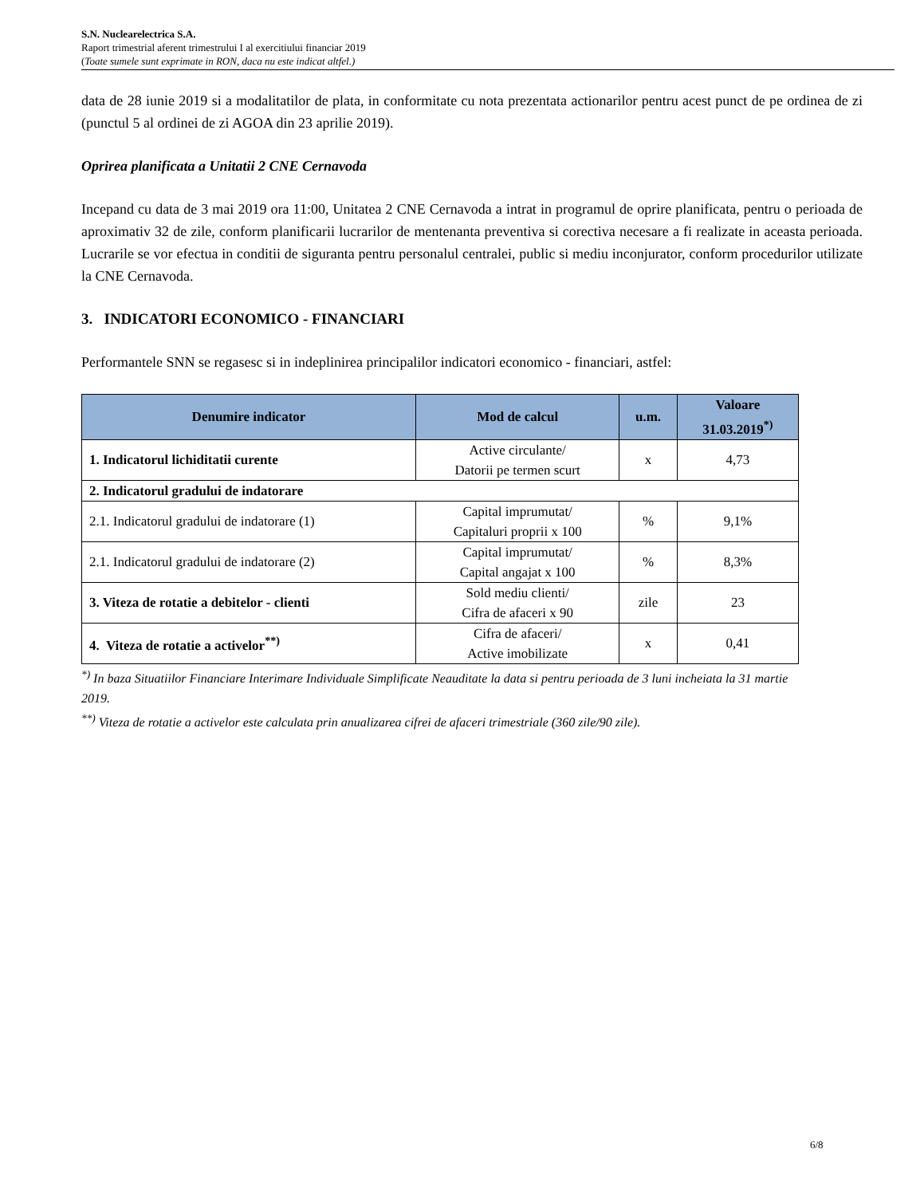S.N. Nuclearelectrica S.A.
Raport trimestrial aferent trimestrului I al exercitiului financiar 2019
(Toate sumele sunt exprimate in RON, daca nu este indicat altfel.)
data de 28 iunie 2019 si a modalitatilor de plata, in conformitate cu nota prezentata actionarilor pentru acest punct de pe ordinea de zi (punctul 5 al ordinei de zi AGOA din 23 aprilie 2019).
Oprirea planificata a Unitatii 2 CNE Cernavoda
Incepand cu data de 3 mai 2019 ora 11:00, Unitatea 2 CNE Cernavoda a intrat in programul de oprire planificata, pentru o perioada de aproximativ 32 de zile, conform planificarii lucrarilor de mentenanta preventiva si corectiva necesare a fi realizate in aceasta perioada. Lucrarile se vor efectua in conditii de siguranta pentru personalul centralei, public si mediu inconjurator, conform procedurilor utilizate la CNE Cernavoda.
3. INDICATORI ECONOMICO - FINANCIARI
Performantele SNN se regasesc si in indeplinirea principalilor indicatori economico - financiari, astfel:
| Denumire indicator | Mod de calcul | u.m. | Valoare 31.03.2019<sup>*)</sup> |
| --- | --- | --- | --- |
| 1. Indicatorul lichiditatii curente | Active circulante/ Datorii pe termen scurt | x | 4,73 |
| 2. Indicatorul gradului de indatorare | | | |
| 2.1. Indicatorul gradului de indatorare (1) | Capital imprumutat/ Capitaluri proprii x 100 | % | 9,1% |
| 2.1. Indicatorul gradului de indatorare (2) | Capital imprumutat/ Capital angajat x 100 | % | 8,3% |
| 3. Viteza de rotatie a debitelor - clienti | Sold mediu clienti/ Cifra de afaceri x 90 | zile | 23 |
| 4. Viteza de rotatie a activelor<sup>**)</sup> | Cifra de afaceri/ Active imobilizate | x | 0,41 |
<sup>*)</sup> In baza Situatiilor Financiare Interimare Individuale Simplificate Neauditate la data si pentru perioada de 3 luni incheiata la 31 martie 2019.
<sup>**)</sup> Viteza de rotatie a activelor este calculata prin anualizarea cifrei de afaceri trimestriale (360 zile/90 zile).
6/8